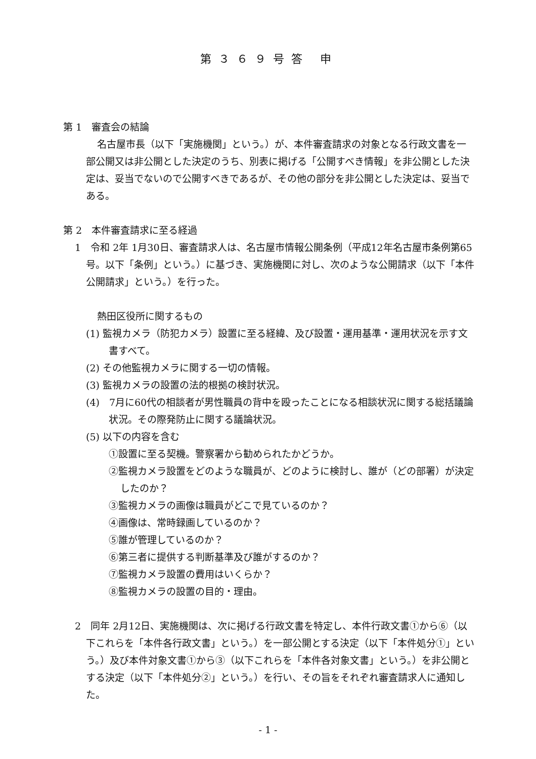第３６９号答 申
第 1　審査会の結論
名古屋市長（以下「実施機関」という。）が、本件審査請求の対象となる行政文書を一部公開又は非公開とした決定のうち、別表に掲げる「公開すべき情報」を非公開とした決定は、妥当でないので公開すべきであるが、その他の部分を非公開とした決定は、妥当である。
第 2　本件審査請求に至る経過
1　令和 2年 1月30日、審査請求人は、名古屋市情報公開条例（平成12年名古屋市条例第65号。以下「条例」という。）に基づき、実施機関に対し、次のような公開請求（以下「本件公開請求」という。）を行った。
熱田区役所に関するもの
(1) 監視カメラ（防犯カメラ）設置に至る経緯、及び設置・運用基準・運用状況を示す文書すべて。
(2) その他監視カメラに関する一切の情報。
(3) 監視カメラの設置の法的根拠の検討状況。
(4)　7月に60代の相談者が男性職員の背中を殴ったことになる相談状況に関する総括議論状況。その際発防止に関する議論状況。
(5) 以下の内容を含む
①設置に至る契機。警察署から勧められたかどうか。
②監視カメラ設置をどのような職員が、どのように検討し、誰が（どの部署）が決定したのか？
③監視カメラの画像は職員がどこで見ているのか？
④画像は、常時録画しているのか？
⑤誰が管理しているのか？
⑥第三者に提供する判断基準及び誰がするのか？
⑦監視カメラ設置の費用はいくらか？
⑧監視カメラの設置の目的・理由。
2　同年 2月12日、実施機関は、次に掲げる行政文書を特定し、本件行政文書①から⑥（以下これらを「本件各行政文書」という。）を一部公開とする決定（以下「本件処分①」という。）及び本件対象文書①から③（以下これらを「本件各対象文書」という。）を非公開とする決定（以下「本件処分②」という。）を行い、その旨をそれぞれ審査請求人に通知した。
- 1 -